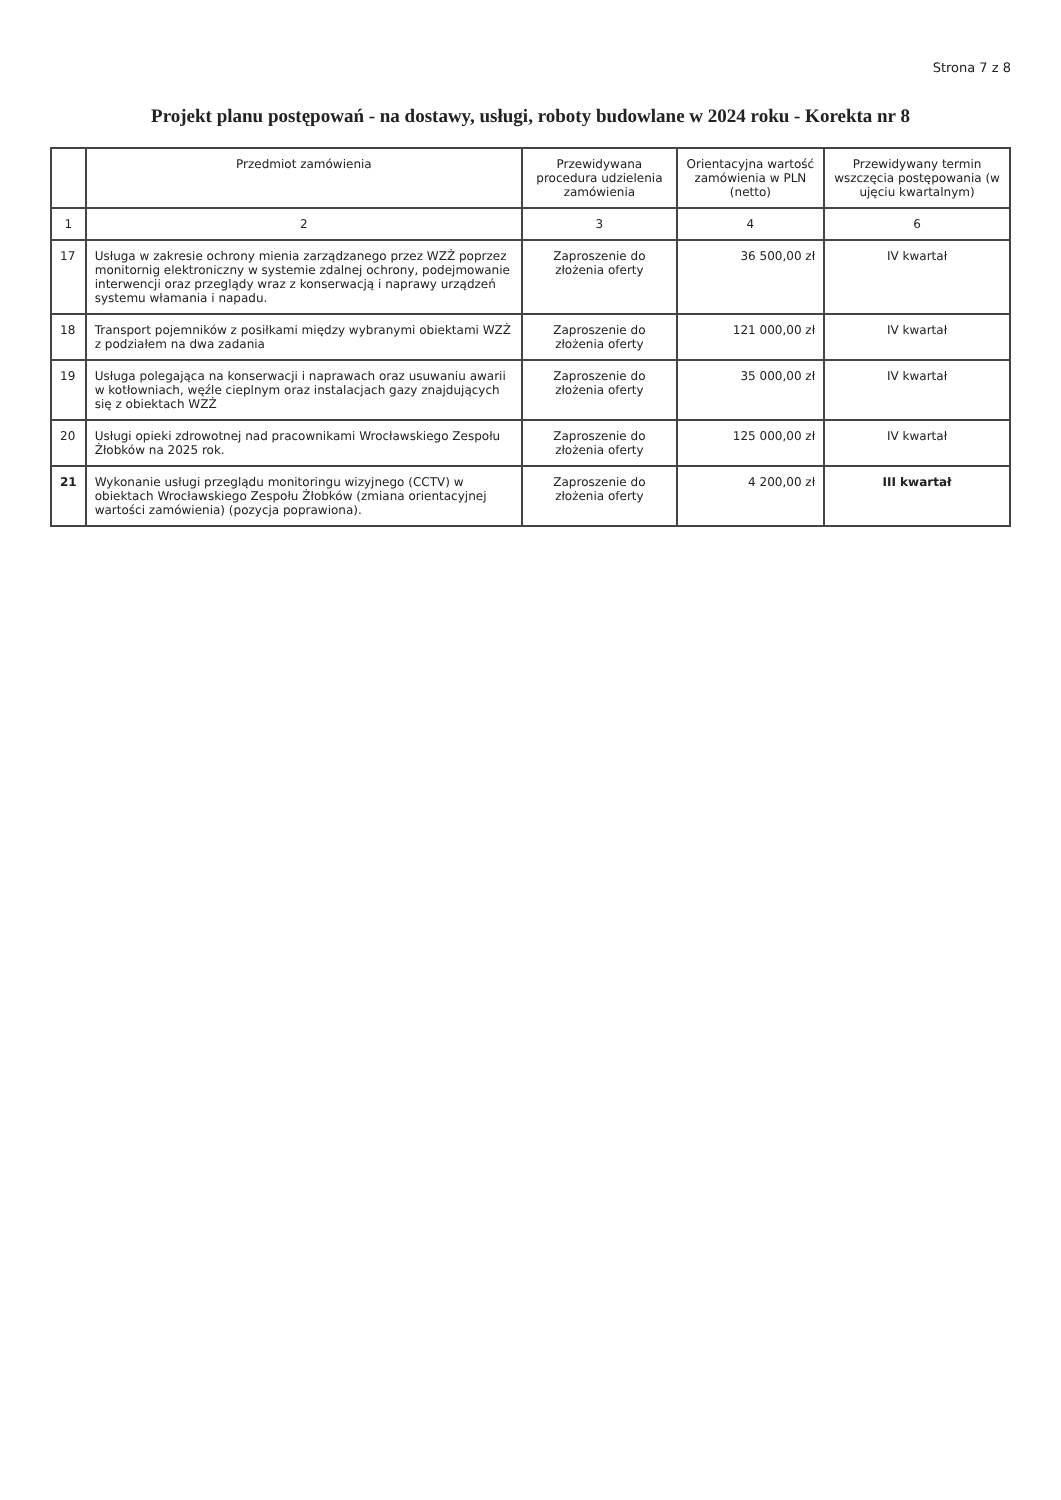Strona 7 z 8
Projekt planu postępowań - na dostawy, usługi, roboty budowlane w 2024 roku - Korekta nr 8
| | Przedmiot zamówienia | Przewidywana procedura udzielenia zamówienia | Orientacyjna wartość zamówienia w PLN (netto) | Przewidywany termin wszczęcia postępowania (w ujęciu kwartalnym) |
| --- | --- | --- | --- | --- |
| 1 | 2 | 3 | 4 | 6 |
| 17 | Usługa w zakresie ochrony mienia zarządzanego przez WZŻ poprzez monitornig elektroniczny w systemie zdalnej ochrony, podejmowanie interwencji oraz przeglądy wraz z konserwacją i naprawy urządzeń systemu włamania i napadu. | Zaproszenie do złożenia oferty | 36 500,00 zł | IV kwartał |
| 18 | Transport pojemników z posiłkami między wybranymi obiektami WZŻ z podziałem na dwa zadania | Zaproszenie do złożenia oferty | 121 000,00 zł | IV kwartał |
| 19 | Usługa polegająca na konserwacji i naprawach oraz usuwaniu awarii w kotłowniach, węźle cieplnym oraz instalacjach gazy znajdujących się z obiektach WZŻ | Zaproszenie do złożenia oferty | 35 000,00 zł | IV kwartał |
| 20 | Usługi opieki zdrowotnej nad pracownikami Wrocławskiego Zespołu Żłobków na 2025 rok. | Zaproszenie do złożenia oferty | 125 000,00 zł | IV kwartał |
| 21 | Wykonanie usługi przeglądu monitoringu wizyjnego (CCTV) w obiektach Wrocławskiego Zespołu Żłobków (zmiana orientacyjnej wartości zamówienia) (pozycja poprawiona). | Zaproszenie do złożenia oferty | 4 200,00 zł | III kwartał |